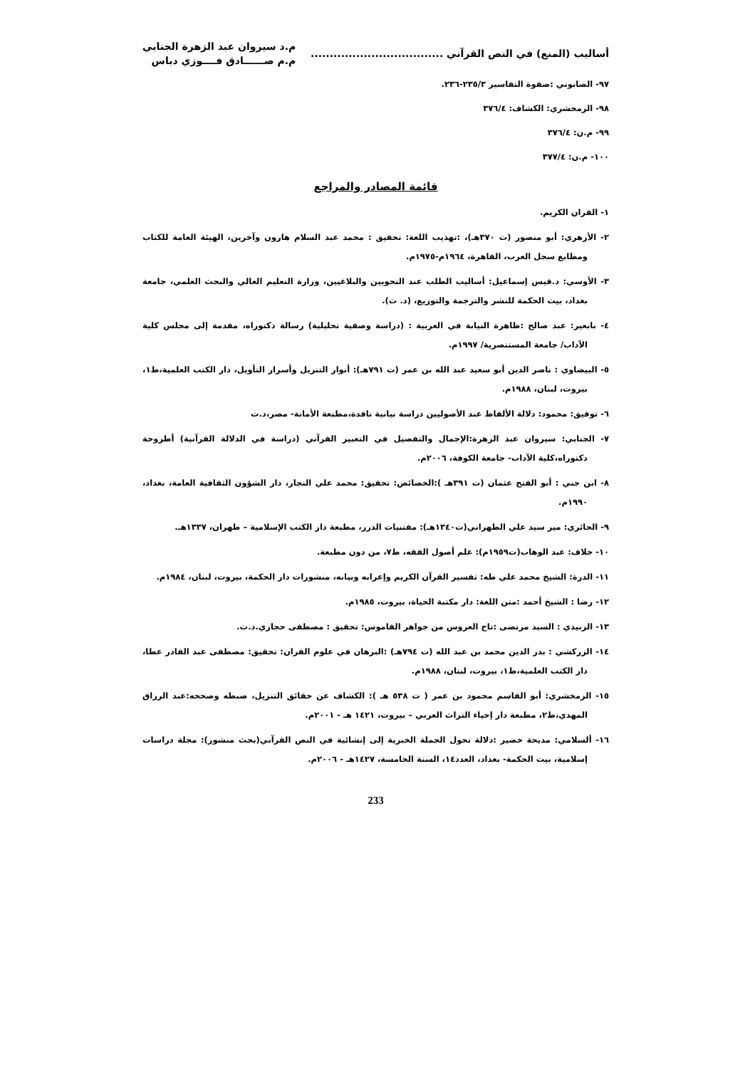أساليب (المنع) في النص القرآني ...................................
م.د سيروان عبد الزهرة الجنابي
م.م صــــــادق فــــوزي دباس
٩٧- الصابوني :صفوة التفاسير ٢٣٥/٣-٢٣٦.
٩٨- الزمخشري: الكشاف: ٣٧٦/٤
٩٩- م.ن: ٣٧٦/٤
١٠٠- م.ن: ٣٧٧/٤
قائمة المصادر والمراجع
١- القران الكريم.
٢- الأزهري: أبو منصور (ت ٣٧٠هـ)، :تهذيب اللغة: تحقيق : محمد عبد السلام هارون وآخرين، الهيئة العامة للكتاب ومطابع سجل العرب، القاهرة، ١٩٦٤م-١٩٧٥م.
٣- الأوسي: د.قيس إسماعيل: أساليب الطلب عند النحويين والبلاغيين، وزارة التعليم العالي والبحث العلمي، جامعة بغداد، بيت الحكمة للنشر والترجمة والتوزيع، (د. ت).
٤- بابعير: عبد صالح :ظاهرة النيابة في العربية : (دراسة وصفية تحليلية) رسالة دكتوراه، مقدمة إلى مجلس كلية الآداب/ جامعة المستنصرية/ ١٩٩٧م.
٥- البيضاوي : ناصر الدين أبو سعيد عبد الله بن عمر (ت ٧٩١هـ): أنوار التنزيل وأسرار التأويل، دار الكتب العلمية،ط١، بيروت، لبنان، ١٩٨٨م.
٦- توفيق: محمود: دلالة الألفاظ عند الأصوليين دراسة بيانية ناقدة،مطبعة الأمانة- مصر،د.ت
٧- الجنابي: سيروان عبد الزهرة:الإجمال والتفصيل في التعبير القرآني (دراسة في الدلالة القرآنية) أطروحة دكتوراه،كلية الآداب- جامعة الكوفة، ٢٠٠٦م.
٨- ابن جني : أبو الفتح عثمان (ت ٣٩١هـ ):الخصائص: تحقيق: محمد علي النجار، دار الشؤون الثقافية العامة، بغداد، ١٩٩٠م.
٩- الحائري: مير سيد علي الطهراني(ت١٣٤٠هـ): مقتنيات الدرر، مطبعة دار الكتب الإسلامية – طهران، ١٣٣٧هـ.
١٠- خلاف: عبد الوهاب(ت١٩٥٩م): علم أصول الفقه، ط٧، من دون مطبعة.
١١- الدرة: الشيخ محمد علي طه: تفسير القرآن الكريم وإعرابه وبيانه، منشورات دار الحكمة، بيروت، لبنان، ١٩٨٤م.
١٢- رضا : الشيخ أحمد :متن اللغة: دار مكتبة الحياة، بيروت، ١٩٨٥م.
١٣- الزبيدي : السيد مرتضى :تاج العروس من جواهر القاموس: تحقيق : مصطفى حجازي.د.ت.
١٤- الزركشي : بدر الدين محمد بن عبد الله (ت ٧٩٤هـ) :البرهان في علوم القران: تحقيق: مصطفى عبد القادر عطا، دار الكتب العلمية،ط١، بيروت، لبنان، ١٩٨٨م.
١٥- الزمخشري: أبو القاسم محمود بن عمر ( ت ٥٣٨ هـ ): الكشاف عن حقائق التنزيل، ضبطه وصححه:عبد الرزاق المهدي،ط٢، مطبعة دار إحياء التراث العربي – بيروت، ١٤٢١ هـ - ٢٠٠١م.
١٦- ألسلامي: مديحة خضير :دلالة تحول الجملة الخبرية إلى إنشائية في النص القرآني(بحث منشور): مجلة دراسات إسلامية، بيت الحكمة- بغداد، العدد١٤، السنة الخامسة، ١٤٢٧هـ - ٢٠٠٦م.
233